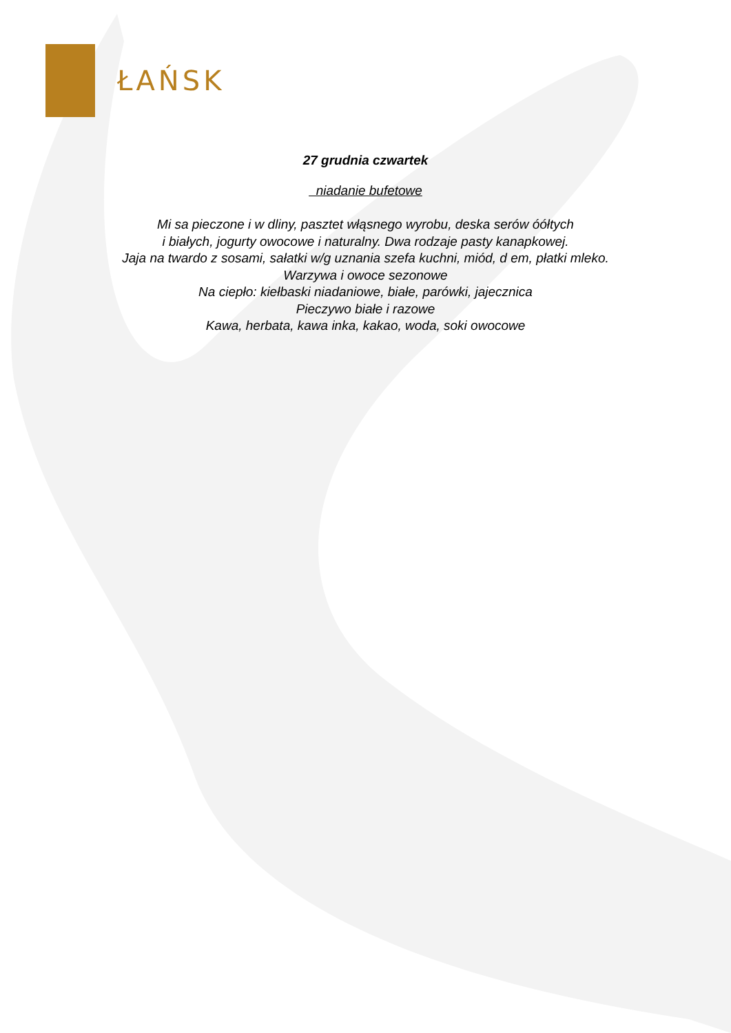ŁAŃSK
27 grudnia czwartek
niadanie bufetowe
Mi sa pieczone i w dliny, pasztet włąsnego wyrobu, deska serów óółtych
i białych, jogurty owocowe i naturalny. Dwa rodzaje pasty kanapkowej.
Jaja na twardo z sosami, sałatki w/g uznania szefa kuchni, miód, d em, płatki mleko.
Warzywa i owoce sezonowe
Na ciepło: kiełbaski niadaniowe, białe, parówki, jajecznica
Pieczywo białe i razowe
Kawa, herbata, kawa inka, kakao, woda, soki owocowe